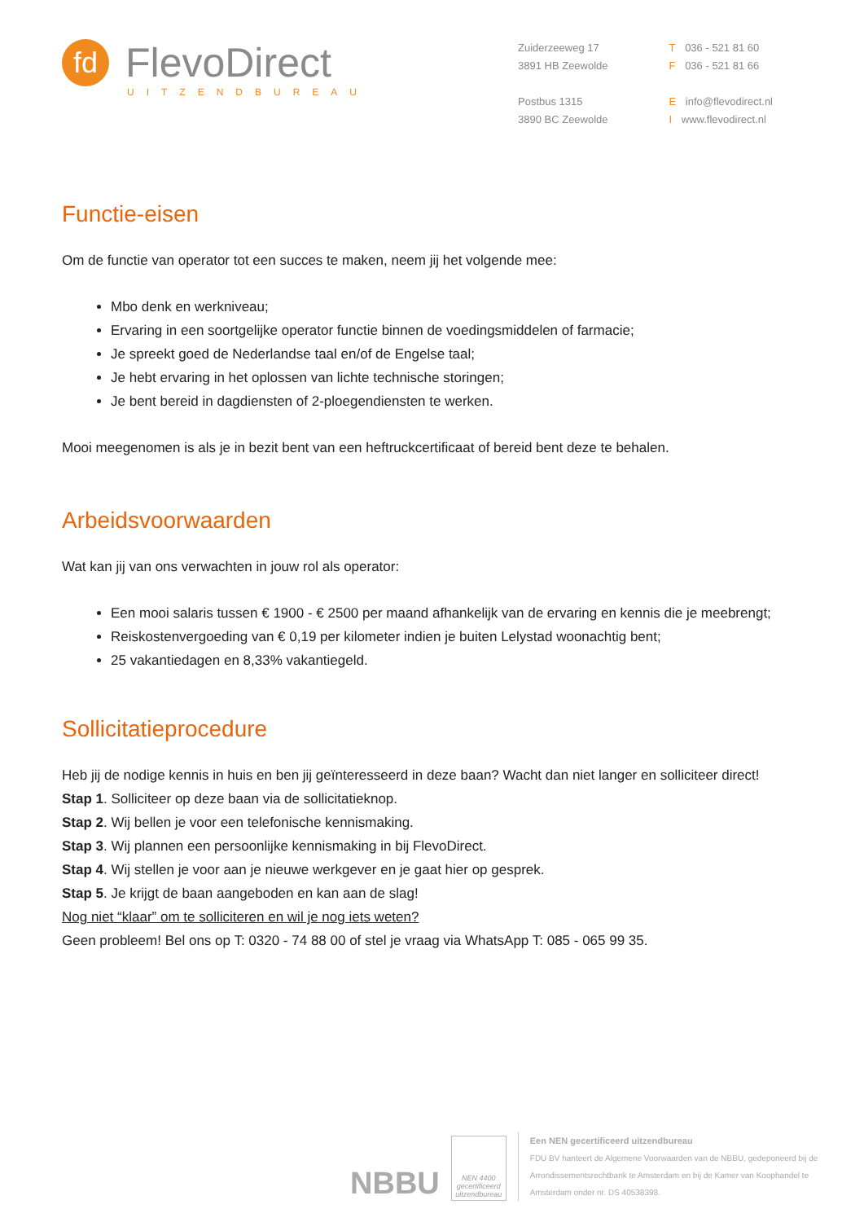fd FlevoDirect
UITZENDBUREAU
Zuiderzeeweg 17
3891 HB Zeewolde
Postbus 1315
3890 BC Zeewolde
T 036 - 521 81 60
F 036 - 521 81 66
E info@flevodirect.nl
I www.flevodirect.nl
Functie-eisen
Om de functie van operator tot een succes te maken, neem jij het volgende mee:
Mbo denk en werkniveau;
Ervaring in een soortgelijke operator functie binnen de voedingsmiddelen of farmacie;
Je spreekt goed de Nederlandse taal en/of de Engelse taal;
Je hebt ervaring in het oplossen van lichte technische storingen;
Je bent bereid in dagdiensten of 2-ploegendiensten te werken.
Mooi meegenomen is als je in bezit bent van een heftruckcertificaat of bereid bent deze te behalen.
Arbeidsvoorwaarden
Wat kan jij van ons verwachten in jouw rol als operator:
Een mooi salaris tussen € 1900 - € 2500 per maand afhankelijk van de ervaring en kennis die je meebrengt;
Reiskostenvergoeding van € 0,19 per kilometer indien je buiten Lelystad woonachtig bent;
25 vakantiedagen en 8,33% vakantiegeld.
Sollicitatieprocedure
Heb jij de nodige kennis in huis en ben jij geïnteresseerd in deze baan? Wacht dan niet langer en solliciteer direct!
Stap 1. Solliciteer op deze baan via de sollicitatieknop.
Stap 2. Wij bellen je voor een telefonische kennismaking.
Stap 3. Wij plannen een persoonlijke kennismaking in bij FlevoDirect.
Stap 4. Wij stellen je voor aan je nieuwe werkgever en je gaat hier op gesprek.
Stap 5. Je krijgt de baan aangeboden en kan aan de slag!
Nog niet “klaar” om te solliciteren en wil je nog iets weten?
Geen probleem! Bel ons op T: 0320 - 74 88 00 of stel je vraag via WhatsApp T: 085 - 065 99 35.
NBBU
NEN 4400
gecertificeerd
uitzendbureau
Een NEN gecertificeerd uitzendbureau
FDU BV hanteert de Algemene Voorwaarden van de NBBU, gedeponeerd bij de Arrondissementsrechtbank te Amsterdam en bij de Kamer van Koophandel te Amsterdam onder nr. DS 40538398.